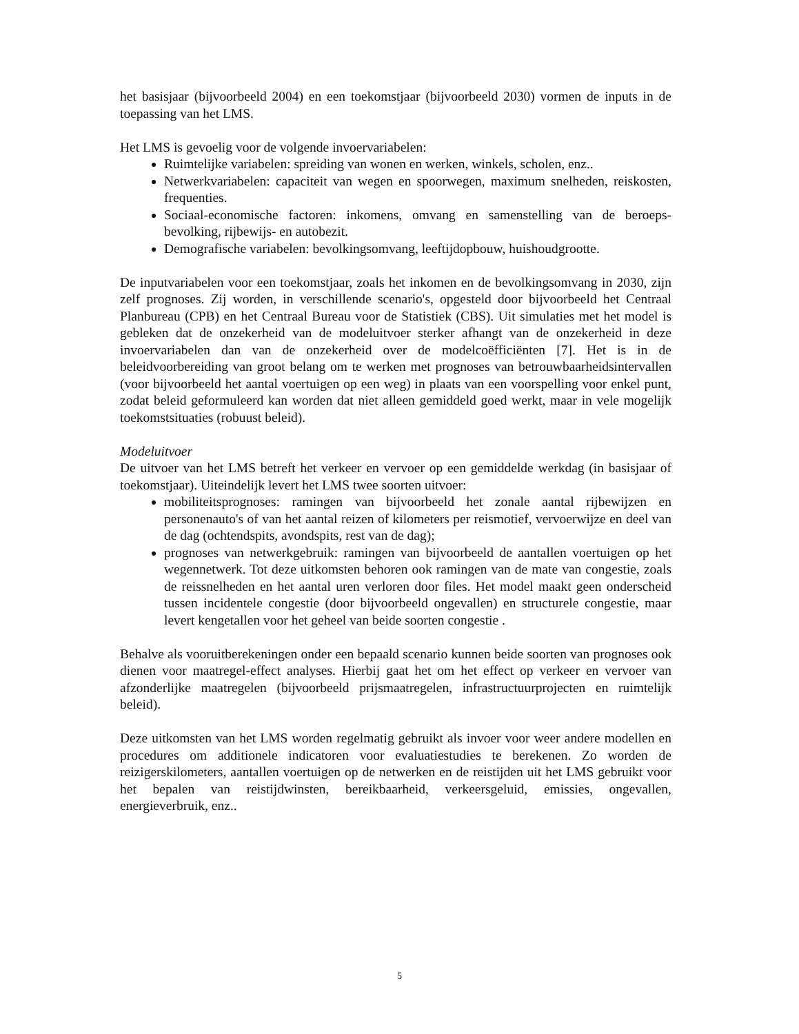het basisjaar (bijvoorbeeld 2004) en een toekomstjaar (bijvoorbeeld 2030) vormen de inputs in de toepassing van het LMS.
Het LMS is gevoelig voor de volgende invoervariabelen:
Ruimtelijke variabelen: spreiding van wonen en werken, winkels, scholen, enz..
Netwerkvariabelen: capaciteit van wegen en spoorwegen, maximum snelheden, reiskosten, frequenties.
Sociaal-economische factoren: inkomens, omvang en samenstelling van de beroeps-bevolking, rijbewijs- en autobezit.
Demografische variabelen: bevolkingsomvang, leeftijdopbouw, huishoudgrootte.
De inputvariabelen voor een toekomstjaar, zoals het inkomen en de bevolkingsomvang in 2030, zijn zelf prognoses. Zij worden, in verschillende scenario's, opgesteld door bijvoorbeeld het Centraal Planbureau (CPB) en het Centraal Bureau voor de Statistiek (CBS). Uit simulaties met het model is gebleken dat de onzekerheid van de modeluitvoer sterker afhangt van de onzekerheid in deze invoervariabelen dan van de onzekerheid over de modelcoëfficiënten [7]. Het is in de beleidvoorbereiding van groot belang om te werken met prognoses van betrouwbaarheidsintervallen (voor bijvoorbeeld het aantal voertuigen op een weg) in plaats van een voorspelling voor enkel punt, zodat beleid geformuleerd kan worden dat niet alleen gemiddeld goed werkt, maar in vele mogelijk toekomstsituaties (robuust beleid).
Modeluitvoer
De uitvoer van het LMS betreft het verkeer en vervoer op een gemiddelde werkdag (in basisjaar of toekomstjaar). Uiteindelijk levert het LMS twee soorten uitvoer:
mobiliteitsprognoses: ramingen van bijvoorbeeld het zonale aantal rijbewijzen en personenauto's of van het aantal reizen of kilometers per reismotief, vervoerwijze en deel van de dag (ochtendspits, avondspits, rest van de dag);
prognoses van netwerkgebruik: ramingen van bijvoorbeeld de aantallen voertuigen op het wegennetwerk. Tot deze uitkomsten behoren ook ramingen van de mate van congestie, zoals de reissnelheden en het aantal uren verloren door files. Het model maakt geen onderscheid tussen incidentele congestie (door bijvoorbeeld ongevallen) en structurele congestie, maar levert kengetallen voor het geheel van beide soorten congestie .
Behalve als vooruitberekeningen onder een bepaald scenario kunnen beide soorten van prognoses ook dienen voor maatregel-effect analyses. Hierbij gaat het om het effect op verkeer en vervoer van afzonderlijke maatregelen (bijvoorbeeld prijsmaatregelen, infrastructuurprojecten en ruimtelijk beleid).
Deze uitkomsten van het LMS worden regelmatig gebruikt als invoer voor weer andere modellen en procedures om additionele indicatoren voor evaluatiestudies te berekenen. Zo worden de reizigerskilometers, aantallen voertuigen op de netwerken en de reistijden uit het LMS gebruikt voor het bepalen van reistijdwinsten, bereikbaarheid, verkeersgeluid, emissies, ongevallen, energieverbruik, enz..
5